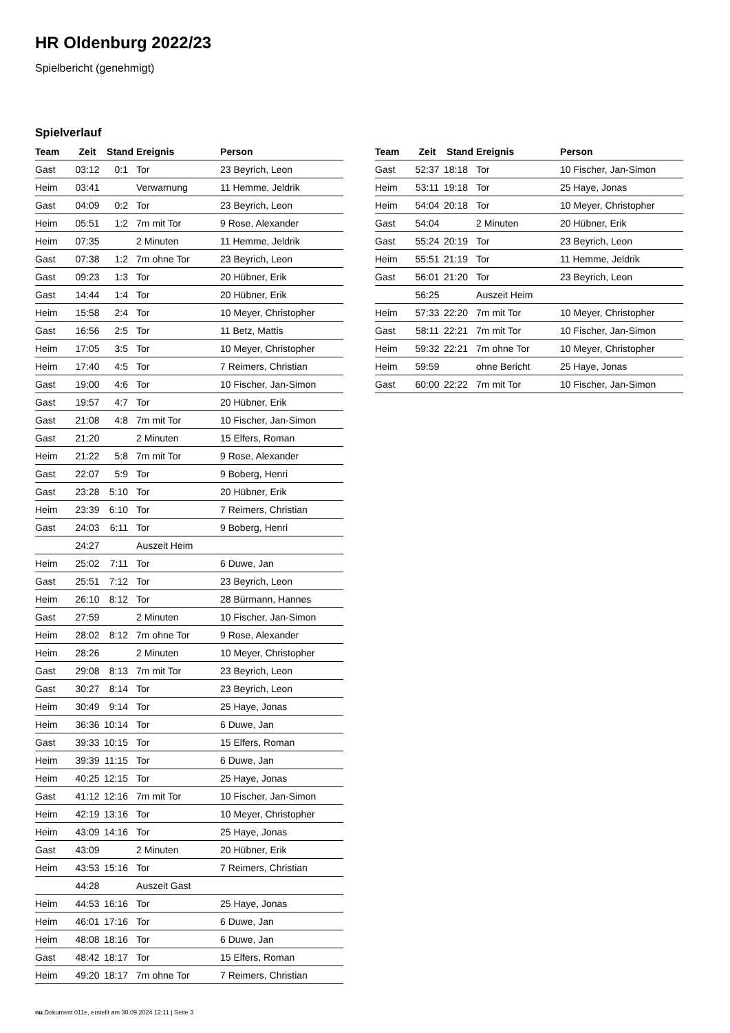HR Oldenburg 2022/23
Spielbericht (genehmigt)
Spielverlauf
| Team | Zeit | Stand | Ereignis | Person |
| --- | --- | --- | --- | --- |
| Gast | 03:12 | 0:1 | Tor | 23 Beyrich, Leon |
| Heim | 03:41 | | Verwarnung | 11 Hemme, Jeldrik |
| Gast | 04:09 | 0:2 | Tor | 23 Beyrich, Leon |
| Heim | 05:51 | 1:2 | 7m mit Tor | 9 Rose, Alexander |
| Heim | 07:35 | | 2 Minuten | 11 Hemme, Jeldrik |
| Gast | 07:38 | 1:2 | 7m ohne Tor | 23 Beyrich, Leon |
| Gast | 09:23 | 1:3 | Tor | 20 Hübner, Erik |
| Gast | 14:44 | 1:4 | Tor | 20 Hübner, Erik |
| Heim | 15:58 | 2:4 | Tor | 10 Meyer, Christopher |
| Gast | 16:56 | 2:5 | Tor | 11 Betz, Mattis |
| Heim | 17:05 | 3:5 | Tor | 10 Meyer, Christopher |
| Heim | 17:40 | 4:5 | Tor | 7 Reimers, Christian |
| Gast | 19:00 | 4:6 | Tor | 10 Fischer, Jan-Simon |
| Gast | 19:57 | 4:7 | Tor | 20 Hübner, Erik |
| Gast | 21:08 | 4:8 | 7m mit Tor | 10 Fischer, Jan-Simon |
| Gast | 21:20 | | 2 Minuten | 15 Elfers, Roman |
| Heim | 21:22 | 5:8 | 7m mit Tor | 9 Rose, Alexander |
| Gast | 22:07 | 5:9 | Tor | 9 Boberg, Henri |
| Gast | 23:28 | 5:10 | Tor | 20 Hübner, Erik |
| Heim | 23:39 | 6:10 | Tor | 7 Reimers, Christian |
| Gast | 24:03 | 6:11 | Tor | 9 Boberg, Henri |
| | 24:27 | | Auszeit Heim | |
| Heim | 25:02 | 7:11 | Tor | 6 Duwe, Jan |
| Gast | 25:51 | 7:12 | Tor | 23 Beyrich, Leon |
| Heim | 26:10 | 8:12 | Tor | 28 Bürmann, Hannes |
| Gast | 27:59 | | 2 Minuten | 10 Fischer, Jan-Simon |
| Heim | 28:02 | 8:12 | 7m ohne Tor | 9 Rose, Alexander |
| Heim | 28:26 | | 2 Minuten | 10 Meyer, Christopher |
| Gast | 29:08 | 8:13 | 7m mit Tor | 23 Beyrich, Leon |
| Gast | 30:27 | 8:14 | Tor | 23 Beyrich, Leon |
| Heim | 30:49 | 9:14 | Tor | 25 Haye, Jonas |
| Heim | 36:36 | 10:14 | Tor | 6 Duwe, Jan |
| Gast | 39:33 | 10:15 | Tor | 15 Elfers, Roman |
| Heim | 39:39 | 11:15 | Tor | 6 Duwe, Jan |
| Heim | 40:25 | 12:15 | Tor | 25 Haye, Jonas |
| Gast | 41:12 | 12:16 | 7m mit Tor | 10 Fischer, Jan-Simon |
| Heim | 42:19 | 13:16 | Tor | 10 Meyer, Christopher |
| Heim | 43:09 | 14:16 | Tor | 25 Haye, Jonas |
| Gast | 43:09 | | 2 Minuten | 20 Hübner, Erik |
| Heim | 43:53 | 15:16 | Tor | 7 Reimers, Christian |
| | 44:28 | | Auszeit Gast | |
| Heim | 44:53 | 16:16 | Tor | 25 Haye, Jonas |
| Heim | 46:01 | 17:16 | Tor | 6 Duwe, Jan |
| Heim | 48:08 | 18:16 | Tor | 6 Duwe, Jan |
| Gast | 48:42 | 18:17 | Tor | 15 Elfers, Roman |
| Heim | 49:20 | 18:17 | 7m ohne Tor | 7 Reimers, Christian |
| Team | Zeit | Stand | Ereignis | Person |
| --- | --- | --- | --- | --- |
| Gast | 52:37 | 18:18 | Tor | 10 Fischer, Jan-Simon |
| Heim | 53:11 | 19:18 | Tor | 25 Haye, Jonas |
| Heim | 54:04 | 20:18 | Tor | 10 Meyer, Christopher |
| Gast | 54:04 | | 2 Minuten | 20 Hübner, Erik |
| Gast | 55:24 | 20:19 | Tor | 23 Beyrich, Leon |
| Heim | 55:51 | 21:19 | Tor | 11 Hemme, Jeldrik |
| Gast | 56:01 | 21:20 | Tor | 23 Beyrich, Leon |
| | 56:25 | | Auszeit Heim | |
| Heim | 57:33 | 22:20 | 7m mit Tor | 10 Meyer, Christopher |
| Gast | 58:11 | 22:21 | 7m mit Tor | 10 Fischer, Jan-Simon |
| Heim | 59:32 | 22:21 | 7m ohne Tor | 10 Meyer, Christopher |
| Heim | 59:59 | | ohne Bericht | 25 Haye, Jonas |
| Gast | 60:00 | 22:22 | 7m mit Tor | 10 Fischer, Jan-Simon |
nu.Dokument 011e, erstellt am 30.09.2024 12:11 | Seite 3